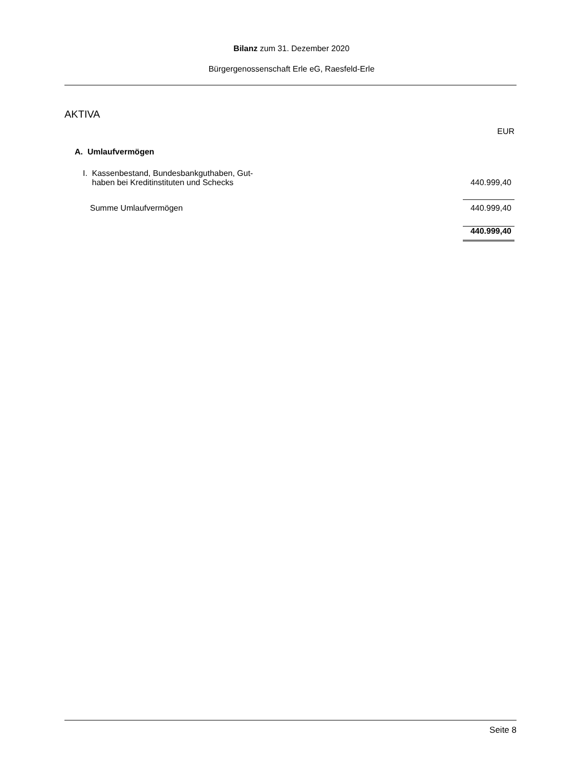Bilanz zum 31. Dezember 2020
Bürgergenossenschaft Erle eG, Raesfeld-Erle
AKTIVA
| | EUR |
| A. Umlaufvermögen | |
| I. Kassenbestand, Bundesbankguthaben, Gut- haben bei Kreditinstituten und Schecks | 440.999,40 |
| Summe Umlaufvermögen | 440.999,40 |
| | 440.999,40 |
Seite 8